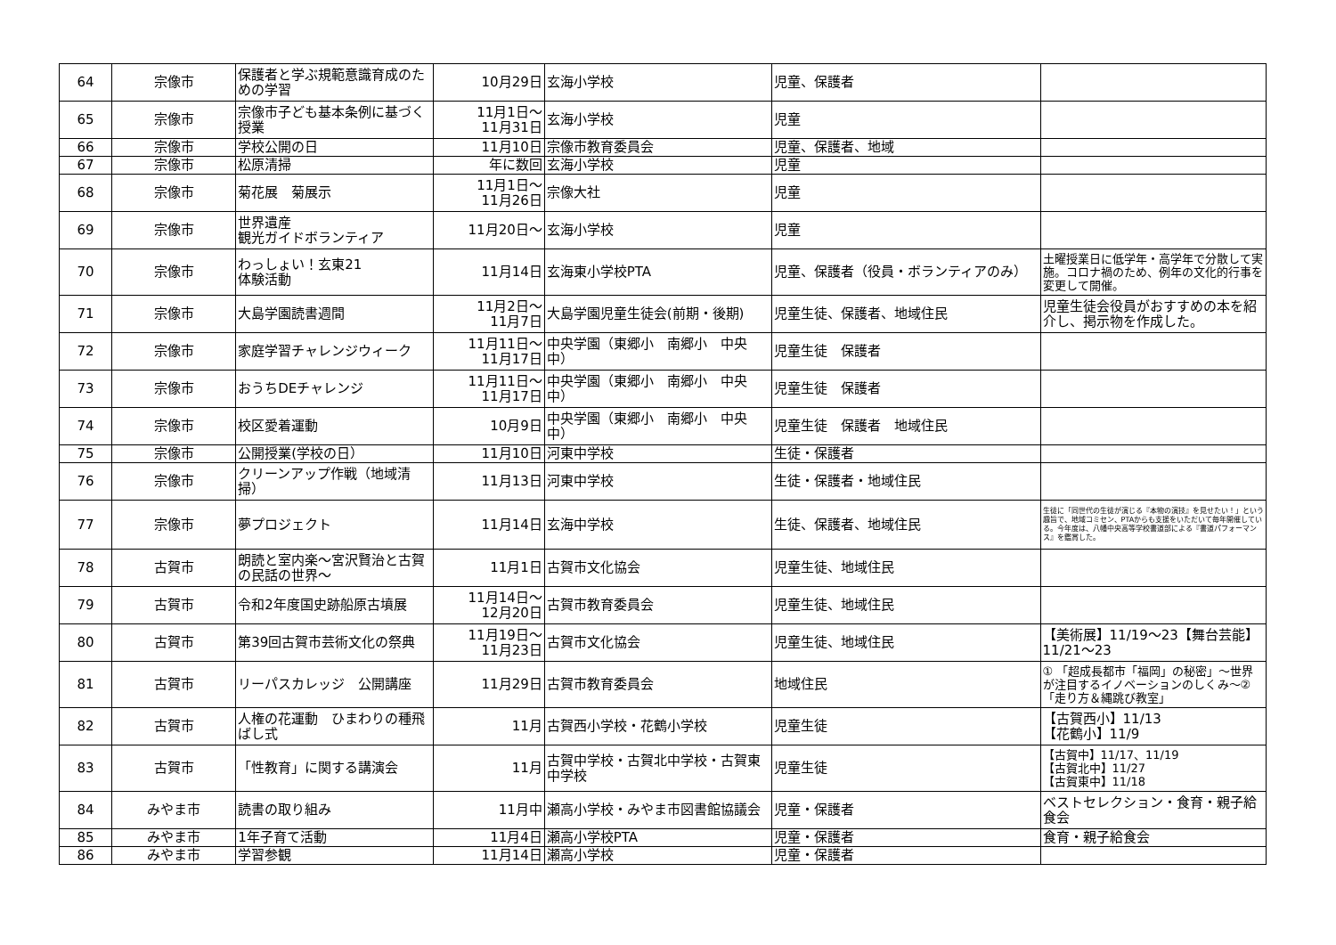| 64 | 宗像市 | 保護者と学ぶ規範意識育成のための学習 | 10月29日 | 玄海小学校 | 児童、保護者 | |
| 65 | 宗像市 | 宗像市子ども基本条例に基づく授業 | 11月1日～ 11月31日 | 玄海小学校 | 児童 | |
| 66 | 宗像市 | 学校公開の日 | 11月10日 | 宗像市教育委員会 | 児童、保護者、地域 | |
| 67 | 宗像市 | 松原清掃 | 年に数回 | 玄海小学校 | 児童 | |
| 68 | 宗像市 | 菊花展 菊展示 | 11月1日～ 11月26日 | 宗像大社 | 児童 | |
| 69 | 宗像市 | 世界遺産 観光ガイドボランティア | 11月20日～ | 玄海小学校 | 児童 | |
| 70 | 宗像市 | わっしょい！玄東21 体験活動 | 11月14日 | 玄海東小学校PTA | 児童、保護者（役員・ボランティアのみ） | 土曜授業日に低学年・高学年で分散して実施。コロナ禍のため、例年の文化的行事を変更して開催。 |
| 71 | 宗像市 | 大島学園読書週間 | 11月2日～ 11月7日 | 大島学園児童生徒会(前期・後期) | 児童生徒、保護者、地域住民 | 児童生徒会役員がおすすめの本を紹介し、掲示物を作成した。 |
| 72 | 宗像市 | 家庭学習チャレンジウィーク | 11月11日～ 11月17日 | 中央学園（東郷小 南郷小 中央中） | 児童生徒 保護者 | |
| 73 | 宗像市 | おうちDEチャレンジ | 11月11日～ 11月17日 | 中央学園（東郷小 南郷小 中央中） | 児童生徒 保護者 | |
| 74 | 宗像市 | 校区愛着運動 | 10月9日 | 中央学園（東郷小 南郷小 中央中） | 児童生徒 保護者 地域住民 | |
| 75 | 宗像市 | 公開授業(学校の日） | 11月10日 | 河東中学校 | 生徒・保護者 | |
| 76 | 宗像市 | クリーンアップ作戦（地域清掃） | 11月13日 | 河東中学校 | 生徒・保護者・地域住民 | |
| 77 | 宗像市 | 夢プロジェクト | 11月14日 | 玄海中学校 | 生徒、保護者、地域住民 | 生徒に「同世代の生徒が演じる『本物の演技』を見せたい！」という趣旨で、地域コミセン、PTAからも支援をいただいて毎年開催している。今年度は、八幡中央高等学校書道部による『書道パフォーマンス』を鑑賞した。 |
| 78 | 古賀市 | 朗読と室内楽～宮沢賢治と古賀の民話の世界～ | 11月1日 | 古賀市文化協会 | 児童生徒、地域住民 | |
| 79 | 古賀市 | 令和2年度国史跡船原古墳展 | 11月14日～ 12月20日 | 古賀市教育委員会 | 児童生徒、地域住民 | |
| 80 | 古賀市 | 第39回古賀市芸術文化の祭典 | 11月19日～ 11月23日 | 古賀市文化協会 | 児童生徒、地域住民 | 【美術展】11/19～23【舞台芸能】11/21～23 |
| 81 | 古賀市 | リーパスカレッジ 公開講座 | 11月29日 | 古賀市教育委員会 | 地域住民 | ① 「超成長都市「福岡」の秘密」～世界が注目するイノベーションのしくみ～②「走り方＆縄跳び教室」 |
| 82 | 古賀市 | 人権の花運動 ひまわりの種飛ばし式 | 11月 | 古賀西小学校・花鶴小学校 | 児童生徒 | 【古賀西小】11/13 【花鶴小】11/9 |
| 83 | 古賀市 | 「性教育」に関する講演会 | 11月 | 古賀中学校・古賀北中学校・古賀東中学校 | 児童生徒 | 【古賀中】11/17、11/19 【古賀北中】11/27 【古賀東中】11/18 |
| 84 | みやま市 | 読書の取り組み | 11月中 | 瀬高小学校・みやま市図書館協議会 | 児童・保護者 | ベストセレクション・食育・親子給食会 |
| 85 | みやま市 | 1年子育て活動 | 11月4日 | 瀬高小学校PTA | 児童・保護者 | 食育・親子給食会 |
| 86 | みやま市 | 学習参観 | 11月14日 | 瀬高小学校 | 児童・保護者 | |